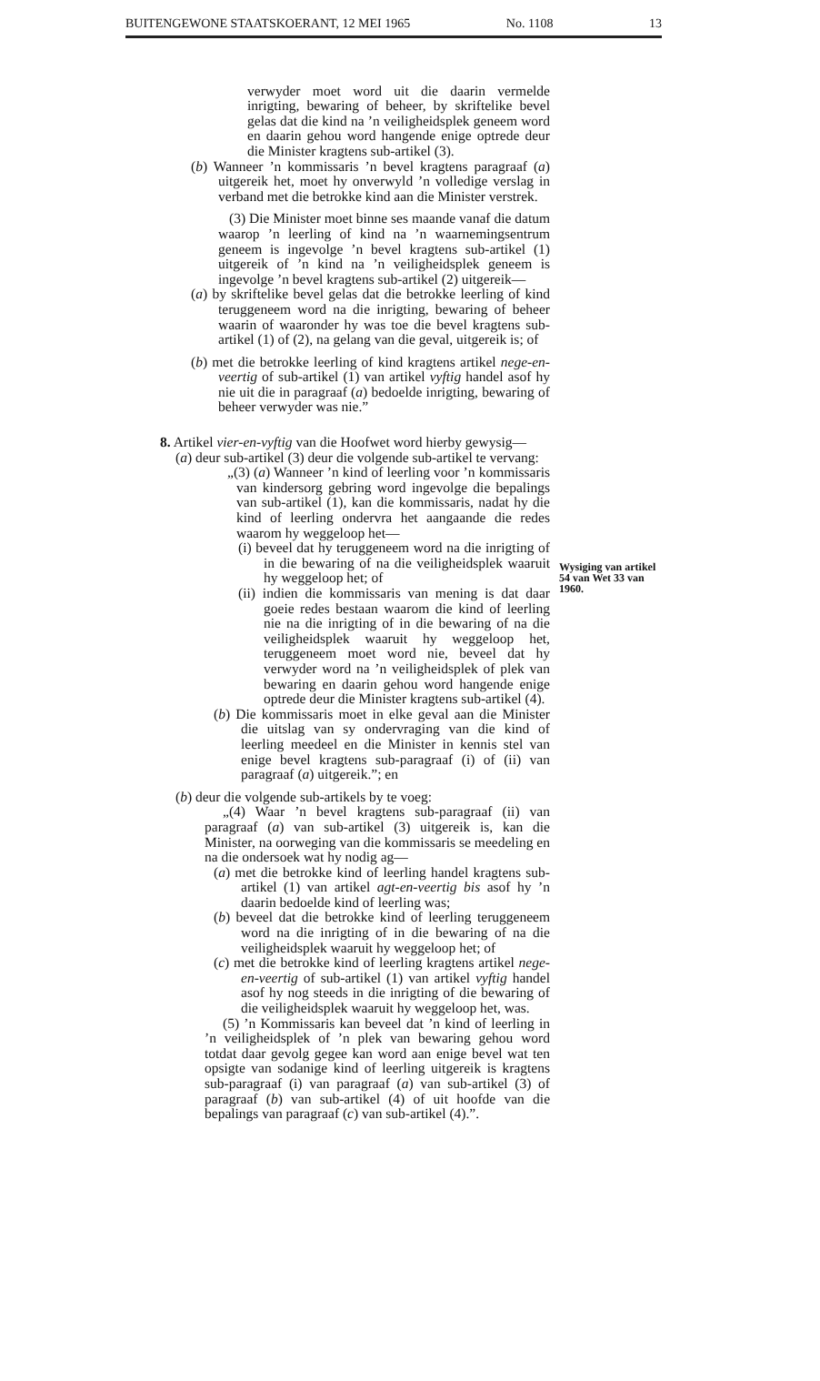BUITENGEWONE STAATSKOERANT, 12 MEI 1965 No. 1108 13
verwyder moet word uit die daarin vermelde inrigting, bewaring of beheer, by skriftelike bevel gelas dat die kind na ’n veiligheidsplek geneem word en daarin gehou word hangende enige optrede deur die Minister kragtens sub-artikel (3).
(b) Wanneer ’n kommissaris ’n bevel kragtens paragraaf (a) uitgereik het, moet hy onverwyld ’n volledige verslag in verband met die betrokke kind aan die Minister verstrek.
(3) Die Minister moet binne ses maande vanaf die datum waarop ’n leerling of kind na ’n waarnemingsentrum geneem is ingevolge ’n bevel kragtens sub-artikel (1) uitgereik of ’n kind na ’n veiligheidsplek geneem is ingevolge ’n bevel kragtens sub-artikel (2) uitgereik—
(a) by skriftelike bevel gelas dat die betrokke leerling of kind teruggeneem word na die inrigting, bewaring of beheer waarin of waaronder hy was toe die bevel kragtens sub-artikel (1) of (2), na gelang van die geval, uitgereik is; of
(b) met die betrokke leerling of kind kragtens artikel nege-en-veertig of sub-artikel (1) van artikel vyftig handel asof hy nie uit die in paragraaf (a) bedoelde inrigting, bewaring of beheer verwyder was nie.”
8. Artikel vier-en-vyftig van die Hoofwet word hierby gewysig—
(a) deur sub-artikel (3) deur die volgende sub-artikel te vervang:
„(3) (a) Wanneer ’n kind of leerling voor ’n kommissaris van kindersorg gebring word ingevolge die bepalings van sub-artikel (1), kan die kommissaris, nadat hy die kind of leerling ondervra het aangaande die redes waarom hy weggeloop het—
(i) beveel dat hy teruggeneem word na die inrigting of in die bewaring of na die veiligheidsplek waaruit hy weggeloop het; of
(ii) indien die kommissaris van mening is dat daar goeie redes bestaan waarom die kind of leerling nie na die inrigting of in die bewaring of na die veiligheidsplek waaruit hy weggeloop het, teruggeneem moet word nie, beveel dat hy verwyder word na ’n veiligheidsplek of plek van bewaring en daarin gehou word hangende enige optrede deur die Minister kragtens sub-artikel (4).
(b) Die kommissaris moet in elke geval aan die Minister die uitslag van sy ondervraging van die kind of leerling meedeel en die Minister in kennis stel van enige bevel kragtens sub-paragraaf (i) of (ii) van paragraaf (a) uitgereik.”; en
(b) deur die volgende sub-artikels by te voeg:
„(4) Waar ’n bevel kragtens sub-paragraaf (ii) van paragraaf (a) van sub-artikel (3) uitgereik is, kan die Minister, na oorweging van die kommissaris se meedeling en na die ondersoek wat hy nodig ag—
(a) met die betrokke kind of leerling handel kragtens sub-artikel (1) van artikel agt-en-veertig bis asof hy ’n daarin bedoelde kind of leerling was;
(b) beveel dat die betrokke kind of leerling teruggeneem word na die inrigting of in die bewaring of na die veiligheidsplek waaruit hy weggeloop het; of
(c) met die betrokke kind of leerling kragtens artikel nege-en-veertig of sub-artikel (1) van artikel vyftig handel asof hy nog steeds in die inrigting of die bewaring of die veiligheidsplek waaruit hy weggeloop het, was.
(5) ’n Kommissaris kan beveel dat ’n kind of leerling in ’n veiligheidsplek of ’n plek van bewaring gehou word totdat daar gevolg gegee kan word aan enige bevel wat ten opsigte van sodanige kind of leerling uitgereik is kragtens sub-paragraaf (i) van paragraaf (a) van sub-artikel (3) of paragraaf (b) van sub-artikel (4) of uit hoofde van die bepalings van paragraaf (c) van sub-artikel (4).”.
Wysiging van artikel 54 van Wet 33 van 1960.